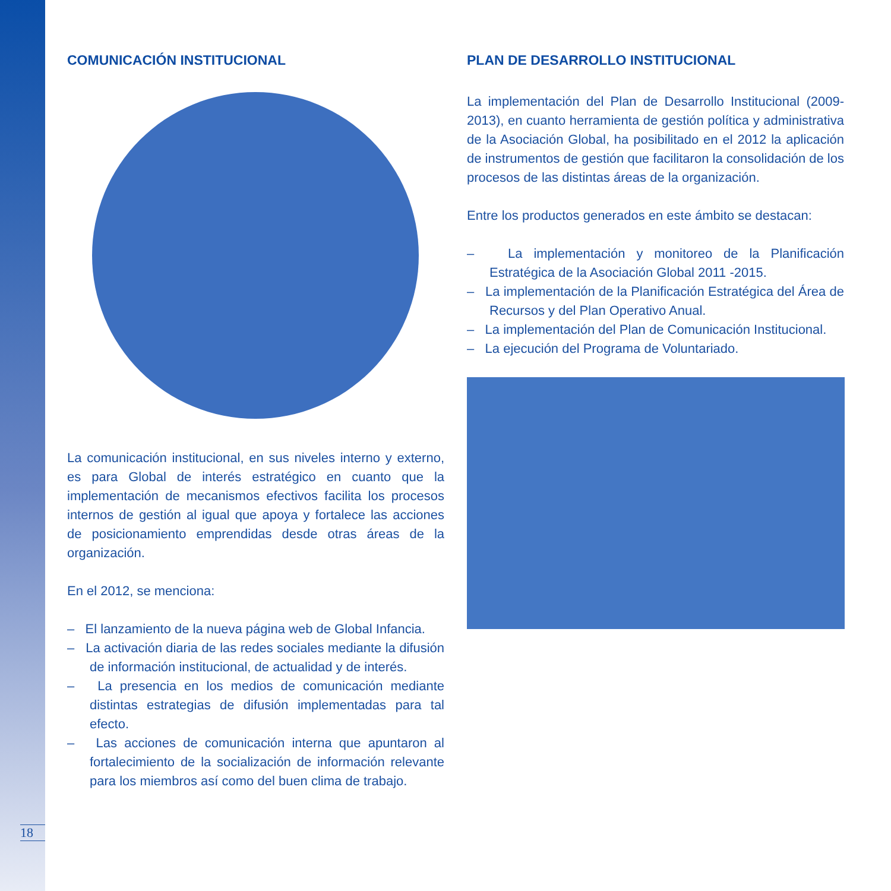COMUNICACIÓN INSTITUCIONAL
La comunicación institucional, en sus niveles interno y externo, es para Global de interés estratégico en cuanto que la implementación de mecanismos efectivos facilita los procesos internos de gestión al igual que apoya y fortalece las acciones de posicionamiento emprendidas desde otras áreas de la organización.
En el 2012, se menciona:
– El lanzamiento de la nueva página web de Global Infancia.
– La activación diaria de las redes sociales mediante la difusión de información institucional, de actualidad y de interés.
– La presencia en los medios de comunicación mediante distintas estrategias de difusión implementadas para tal efecto.
– Las acciones de comunicación interna que apuntaron al fortalecimiento de la socialización de información relevante para los miembros así como del buen clima de trabajo.
PLAN DE DESARROLLO INSTITUCIONAL
La implementación del Plan de Desarrollo Institucional (2009-2013), en cuanto herramienta de gestión política y administrativa de la Asociación Global, ha posibilitado en el 2012 la aplicación de instrumentos de gestión que facilitaron la consolidación de los procesos de las distintas áreas de la organización.
Entre los productos generados en este ámbito se destacan:
– La implementación y monitoreo de la Planificación Estratégica de la Asociación Global 2011 -2015.
– La implementación de la Planificación Estratégica del Área de Recursos y del Plan Operativo Anual.
– La implementación del Plan de Comunicación Institucional.
– La ejecución del Programa de Voluntariado.
18